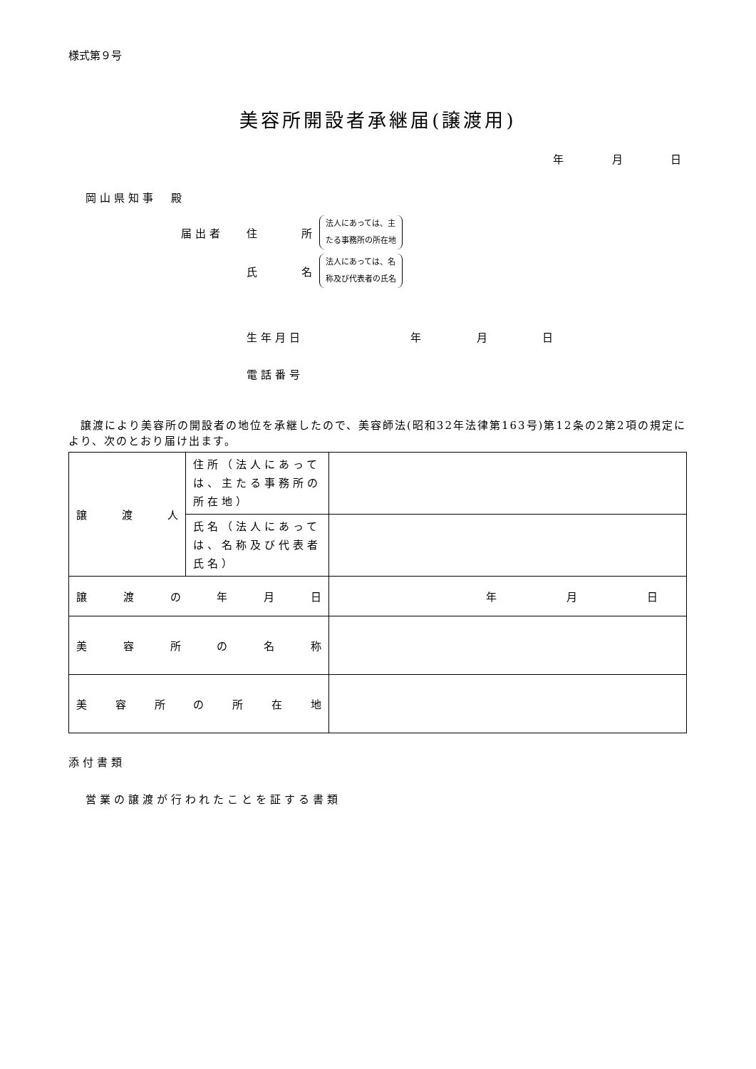様式第９号
美容所開設者承継届(譲渡用)
年 月 日
岡山県知事　殿
届出者 住 所 法人にあっては、主
たる事務所の所在地
氏 名 法人にあっては、名
称及び代表者の氏名
生年月日 年 月 日
電話番号
　譲渡により美容所の開設者の地位を承継したので、美容師法(昭和32年法律第163号)第12条の2第2項の規定により、次のとおり届け出ます。
| 譲 渡 人 | 住所（法人にあっては、主たる事務所の所在地） | |
| | 氏名（法人にあっては、名称及び代表者氏名） | |
| 譲 渡 の 年 月 日 | | 年 月 日 |
| 美 容 所 の 名 称 | | |
| 美 容 所 の 所 在 地 | | |
添付書類
営業の譲渡が行われたことを証する書類